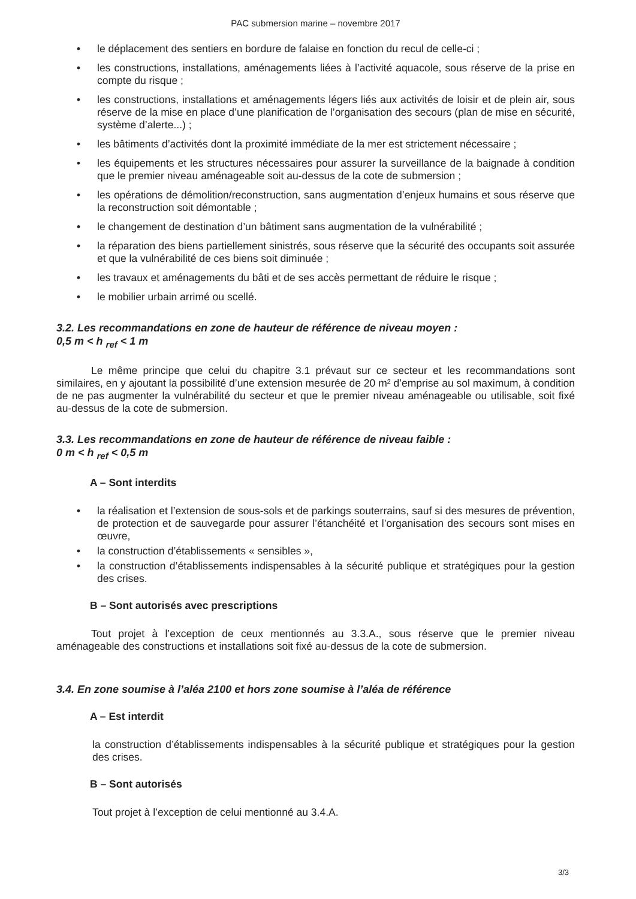PAC submersion marine – novembre 2017
• le déplacement des sentiers en bordure de falaise en fonction du recul de celle-ci ;
• les constructions, installations, aménagements liées à l’activité aquacole, sous réserve de la prise en compte du risque ;
• les constructions, installations et aménagements légers liés aux activités de loisir et de plein air, sous réserve de la mise en place d’une planification de l’organisation des secours (plan de mise en sécurité, système d’alerte...) ;
• les bâtiments d’activités dont la proximité immédiate de la mer est strictement nécessaire ;
• les équipements et les structures nécessaires pour assurer la surveillance de la baignade à condition que le premier niveau aménageable soit au-dessus de la cote de submersion ;
• les opérations de démolition/reconstruction, sans augmentation d’enjeux humains et sous réserve que la reconstruction soit démontable ;
• le changement de destination d’un bâtiment sans augmentation de la vulnérabilité ;
• la réparation des biens partiellement sinistrés, sous réserve que la sécurité des occupants soit assurée et que la vulnérabilité de ces biens soit diminuée ;
• les travaux et aménagements du bâti et de ses accès permettant de réduire le risque ;
• le mobilier urbain arrimé ou scellé.
3.2. Les recommandations en zone de hauteur de référence de niveau moyen :
0,5 m < h <sub>ref</sub> < 1 m
Le même principe que celui du chapitre 3.1 prévaut sur ce secteur et les recommandations sont similaires, en y ajoutant la possibilité d’une extension mesurée de 20 m² d’emprise au sol maximum, à condition de ne pas augmenter la vulnérabilité du secteur et que le premier niveau aménageable ou utilisable, soit fixé au-dessus de la cote de submersion.
3.3. Les recommandations en zone de hauteur de référence de niveau faible :
0 m < h <sub>ref</sub> < 0,5 m
A – Sont interdits
• la réalisation et l’extension de sous-sols et de parkings souterrains, sauf si des mesures de prévention, de protection et de sauvegarde pour assurer l’étanchéité et l’organisation des secours sont mises en œuvre,
• la construction d’établissements « sensibles »,
• la construction d’établissements indispensables à la sécurité publique et stratégiques pour la gestion des crises.
B – Sont autorisés avec prescriptions
Tout projet à l’exception de ceux mentionnés au 3.3.A., sous réserve que le premier niveau aménageable des constructions et installations soit fixé au-dessus de la cote de submersion.
3.4. En zone soumise à l’aléa 2100 et hors zone soumise à l’aléa de référence
A – Est interdit
la construction d’établissements indispensables à la sécurité publique et stratégiques pour la gestion des crises.
B – Sont autorisés
Tout projet à l’exception de celui mentionné au 3.4.A.
3/3